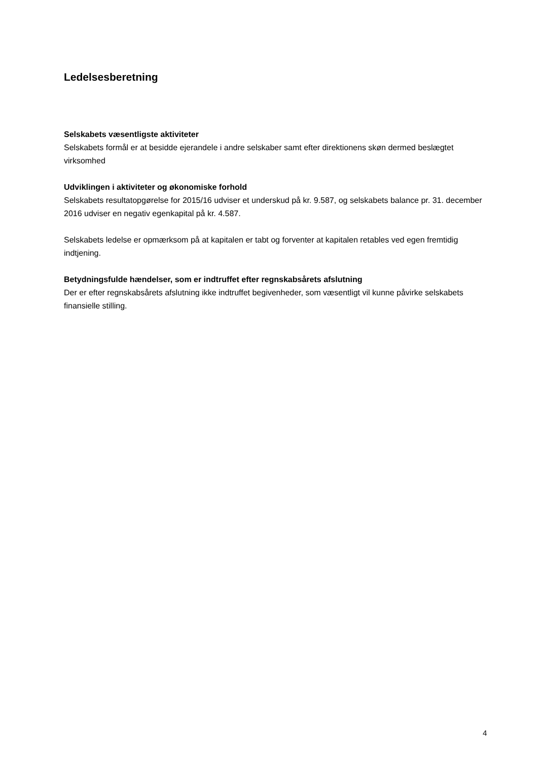Ledelsesberetning
Selskabets væsentligste aktiviteter
Selskabets formål er at besidde ejerandele i andre selskaber samt efter direktionens skøn dermed beslægtet virksomhed
Udviklingen i aktiviteter og økonomiske forhold
Selskabets resultatopgørelse for 2015/16 udviser et underskud på kr. 9.587, og selskabets balance pr. 31. december 2016 udviser en negativ egenkapital på kr. 4.587.
Selskabets ledelse er opmærksom på at kapitalen er tabt og forventer at kapitalen retables ved egen fremtidig indtjening.
Betydningsfulde hændelser, som er indtruffet efter regnskabsårets afslutning
Der er efter regnskabsårets afslutning ikke indtruffet begivenheder, som væsentligt vil kunne påvirke selskabets finansielle stilling.
4